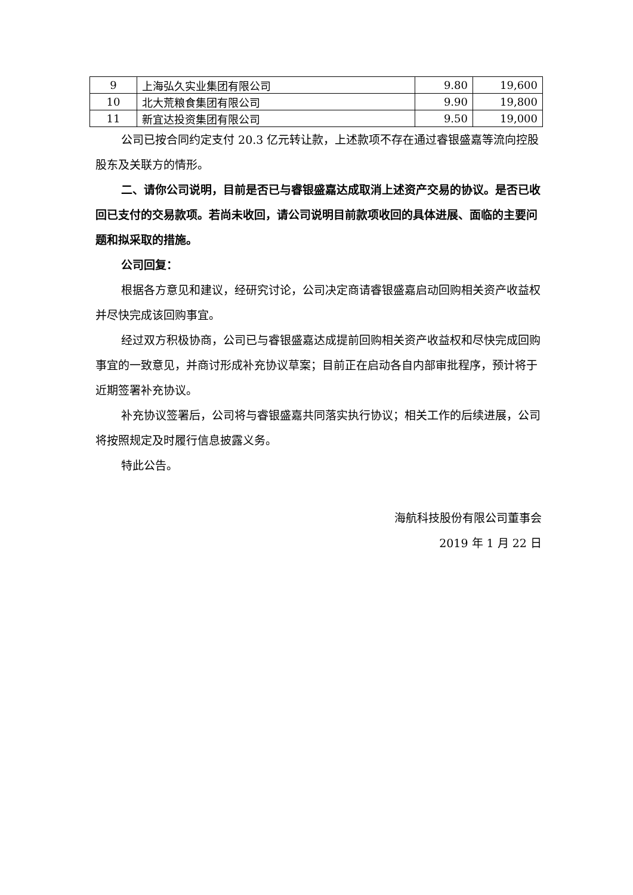| 9 | 上海弘久实业集团有限公司 | 9.80 | 19,600 |
| 10 | 北大荒粮食集团有限公司 | 9.90 | 19,800 |
| 11 | 新宜达投资集团有限公司 | 9.50 | 19,000 |
公司已按合同约定支付 20.3 亿元转让款，上述款项不存在通过睿银盛嘉等流向控股股东及关联方的情形。
二、请你公司说明，目前是否已与睿银盛嘉达成取消上述资产交易的协议。是否已收回已支付的交易款项。若尚未收回，请公司说明目前款项收回的具体进展、面临的主要问题和拟采取的措施。
公司回复：
根据各方意见和建议，经研究讨论，公司决定商请睿银盛嘉启动回购相关资产收益权并尽快完成该回购事宜。
经过双方积极协商，公司已与睿银盛嘉达成提前回购相关资产收益权和尽快完成回购事宜的一致意见，并商讨形成补充协议草案；目前正在启动各自内部审批程序，预计将于近期签署补充协议。
补充协议签署后，公司将与睿银盛嘉共同落实执行协议；相关工作的后续进展，公司将按照规定及时履行信息披露义务。
特此公告。
海航科技股份有限公司董事会
2019 年 1 月 22 日